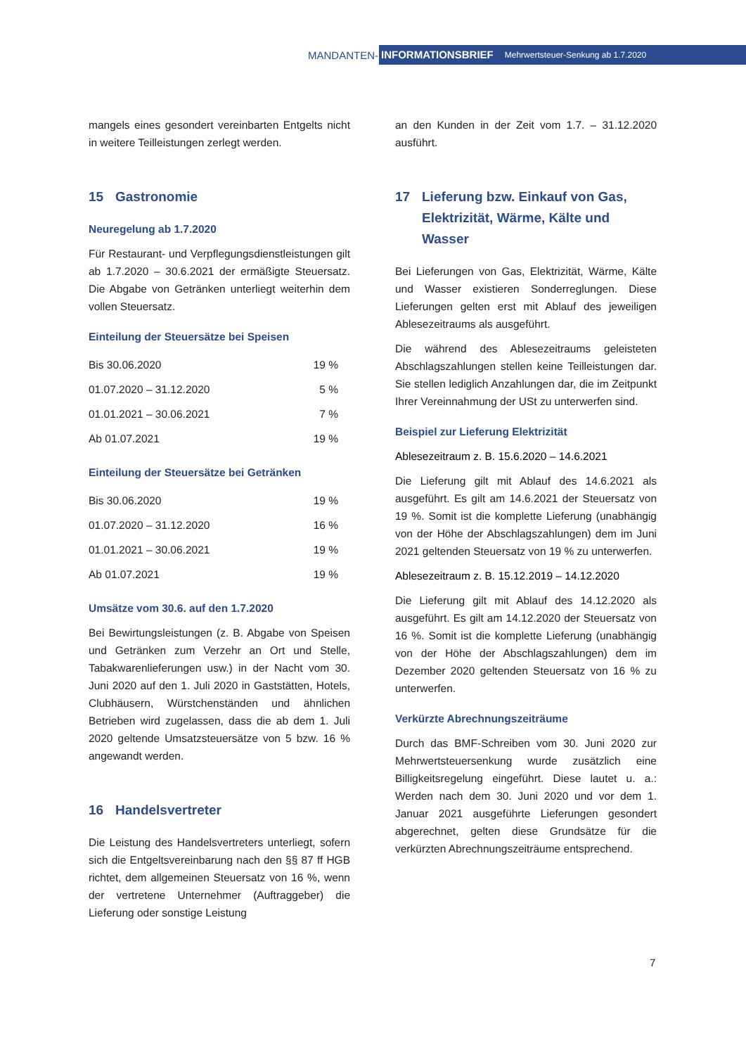MANDANTEN-
INFORMATIONSBRIEF Mehrwertsteuer-Senkung ab 1.7.2020
mangels eines gesondert vereinbarten Entgelts nicht in weitere Teilleistungen zerlegt werden.
15 Gastronomie
Neuregelung ab 1.7.2020
Für Restaurant- und Verpflegungsdienstleistungen gilt ab 1.7.2020 – 30.6.2021 der ermäßigte Steuersatz. Die Abgabe von Getränken unterliegt weiterhin dem vollen Steuersatz.
Einteilung der Steuersätze bei Speisen
| Bis 30.06.2020 | 19 % |
| 01.07.2020 – 31.12.2020 | 5 % |
| 01.01.2021 – 30.06.2021 | 7 % |
| Ab 01.07.2021 | 19 % |
Einteilung der Steuersätze bei Getränken
| Bis 30.06.2020 | 19 % |
| 01.07.2020 – 31.12.2020 | 16 % |
| 01.01.2021 – 30.06.2021 | 19 % |
| Ab 01.07.2021 | 19 % |
Umsätze vom 30.6. auf den 1.7.2020
Bei Bewirtungsleistungen (z. B. Abgabe von Speisen und Getränken zum Verzehr an Ort und Stelle, Tabakwarenlieferungen usw.) in der Nacht vom 30. Juni 2020 auf den 1. Juli 2020 in Gaststätten, Hotels, Clubhäusern, Würstchenständen und ähnlichen Betrieben wird zugelassen, dass die ab dem 1. Juli 2020 geltende Umsatzsteuersätze von 5 bzw. 16 % angewandt werden.
16 Handelsvertreter
Die Leistung des Handelsvertreters unterliegt, sofern sich die Entgeltsvereinbarung nach den §§ 87 ff HGB richtet, dem allgemeinen Steuersatz von 16 %, wenn der vertretene Unternehmer (Auftraggeber) die Lieferung oder sonstige Leistung
an den Kunden in der Zeit vom 1.7. – 31.12.2020 ausführt.
17 Lieferung bzw. Einkauf von Gas, Elektrizität, Wärme, Kälte und Wasser
Bei Lieferungen von Gas, Elektrizität, Wärme, Kälte und Wasser existieren Sonderreglungen. Diese Lieferungen gelten erst mit Ablauf des jeweiligen Ablesezeitraums als ausgeführt.
Die während des Ablesezeitraums geleisteten Abschlagszahlungen stellen keine Teilleistungen dar. Sie stellen lediglich Anzahlungen dar, die im Zeitpunkt Ihrer Vereinnahmung der USt zu unterwerfen sind.
Beispiel zur Lieferung Elektrizität
Ablesezeitraum z. B. 15.6.2020 – 14.6.2021
Die Lieferung gilt mit Ablauf des 14.6.2021 als ausgeführt. Es gilt am 14.6.2021 der Steuersatz von 19 %. Somit ist die komplette Lieferung (unabhängig von der Höhe der Abschlagszahlungen) dem im Juni 2021 geltenden Steuersatz von 19 % zu unterwerfen.
Ablesezeitraum z. B. 15.12.2019 – 14.12.2020
Die Lieferung gilt mit Ablauf des 14.12.2020 als ausgeführt. Es gilt am 14.12.2020 der Steuersatz von 16 %. Somit ist die komplette Lieferung (unabhängig von der Höhe der Abschlagszahlungen) dem im Dezember 2020 geltenden Steuersatz von 16 % zu unterwerfen.
Verkürzte Abrechnungszeiträume
Durch das BMF-Schreiben vom 30. Juni 2020 zur Mehrwertsteuersenkung wurde zusätzlich eine Billigkeitsregelung eingeführt. Diese lautet u. a.: Werden nach dem 30. Juni 2020 und vor dem 1. Januar 2021 ausgeführte Lieferungen gesondert abgerechnet, gelten diese Grundsätze für die verkürzten Abrechnungszeiträume entsprechend.
7